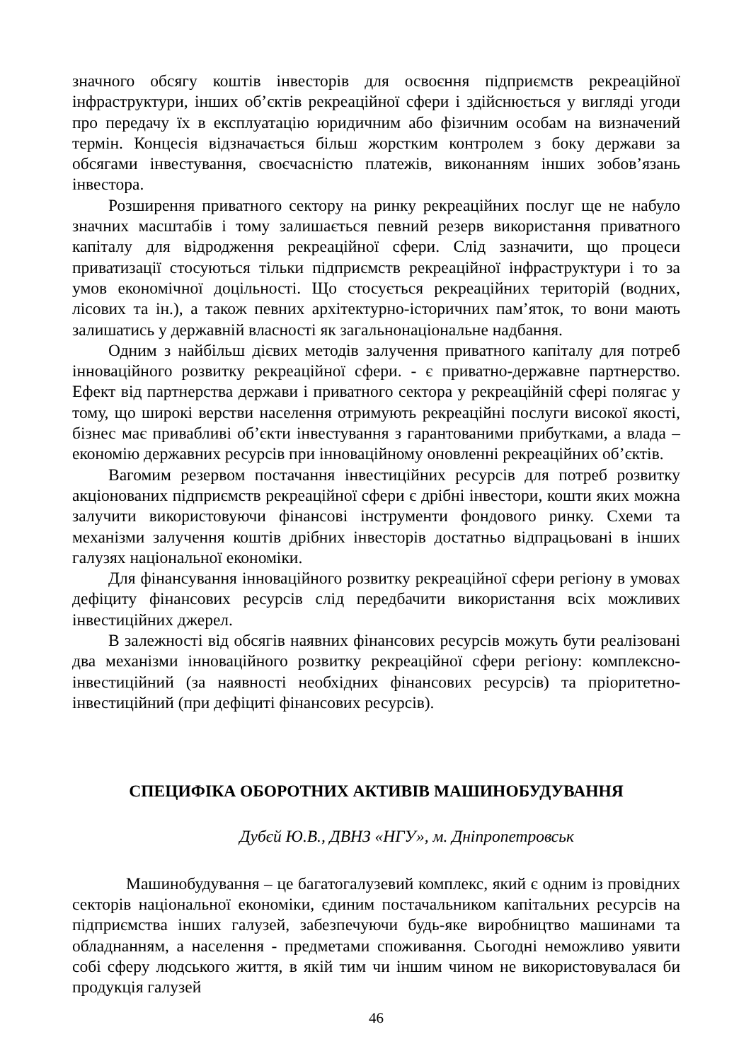значного обсягу коштів інвесторів для освоєння підприємств рекреаційної інфраструктури, інших об’єктів рекреаційної сфери і здійснюється у вигляді угоди про передачу їх в експлуатацію юридичним або фізичним особам на визначений термін. Концесія відзначається більш жорстким контролем з боку держави за обсягами інвестування, своєчасністю платежів, виконанням інших зобов’язань інвестора.
Розширення приватного сектору на ринку рекреаційних послуг ще не набуло значних масштабів і тому залишається певний резерв використання приватного капіталу для відродження рекреаційної сфери. Слід зазначити, що процеси приватизації стосуються тільки підприємств рекреаційної інфраструктури і то за умов економічної доцільності. Що стосується рекреаційних територій (водних, лісових та ін.), а також певних архітектурно-історичних пам’яток, то вони мають залишатись у державній власності як загальнонаціональне надбання.
Одним з найбільш дієвих методів залучення приватного капіталу для потреб інноваційного розвитку рекреаційної сфери. - є приватно-державне партнерство. Ефект від партнерства держави і приватного сектора у рекреаційній сфері полягає у тому, що широкі верстви населення отримують рекреаційні послуги високої якості, бізнес має привабливі об’єкти інвестування з гарантованими прибутками, а влада – економію державних ресурсів при інноваційному оновленні рекреаційних об’єктів.
Вагомим резервом постачання інвестиційних ресурсів для потреб розвитку акціонованих підприємств рекреаційної сфери є дрібні інвестори, кошти яких можна залучити використовуючи фінансові інструменти фондового ринку. Схеми та механізми залучення коштів дрібних інвесторів достатньо відпрацьовані в інших галузях національної економіки.
Для фінансування інноваційного розвитку рекреаційної сфери регіону в умовах дефіциту фінансових ресурсів слід передбачити використання всіх можливих інвестиційних джерел.
В залежності від обсягів наявних фінансових ресурсів можуть бути реалізовані два механізми інноваційного розвитку рекреаційної сфери регіону: комплексно-інвестиційний (за наявності необхідних фінансових ресурсів) та пріоритетно-інвестиційний (при дефіциті фінансових ресурсів).
СПЕЦИФІКА ОБОРОТНИХ АКТИВІВ МАШИНОБУДУВАННЯ
Дубєй Ю.В., ДВНЗ «НГУ», м. Дніпропетровськ
Машинобудування – це багатогалузевий комплекс, який є одним із провідних секторів національної економіки, єдиним постачальником капітальних ресурсів на підприємства інших галузей, забезпечуючи будь-яке виробництво машинами та обладнанням, а населення - предметами споживання. Сьогодні неможливо уявити собі сферу людського життя, в якій тим чи іншим чином не використовувалася би продукція галузей
46